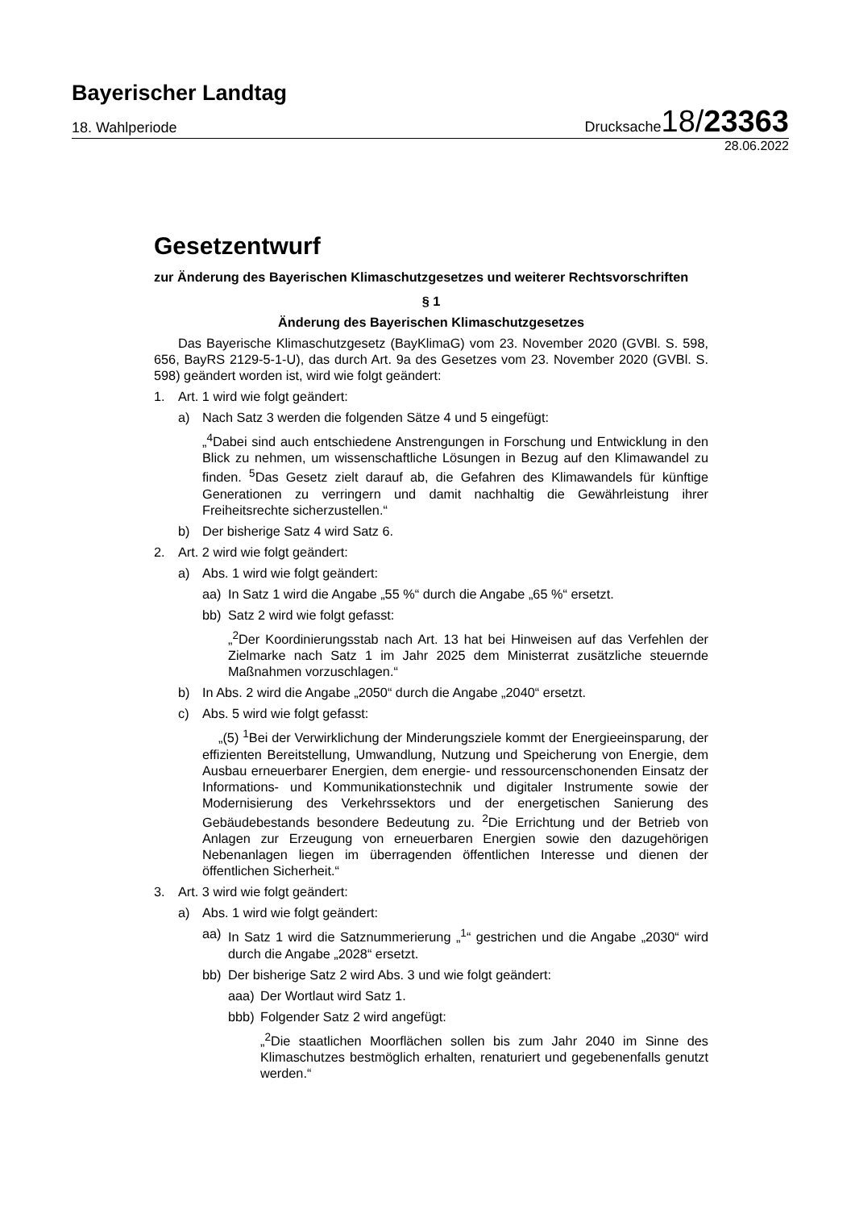Bayerischer Landtag
18. Wahlperiode Drucksache18/23363
28.06.2022
Gesetzentwurf
zur Änderung des Bayerischen Klimaschutzgesetzes und weiterer Rechtsvorschriften
§ 1
Änderung des Bayerischen Klimaschutzgesetzes
Das Bayerische Klimaschutzgesetz (BayKlimaG) vom 23. November 2020 (GVBl. S. 598, 656, BayRS 2129-5-1-U), das durch Art. 9a des Gesetzes vom 23. November 2020 (GVBl. S. 598) geändert worden ist, wird wie folgt geändert:
1. Art. 1 wird wie folgt geändert:
a) Nach Satz 3 werden die folgenden Sätze 4 und 5 eingefügt:
„<sup>4</sup>Dabei sind auch entschiedene Anstrengungen in Forschung und Entwicklung in den Blick zu nehmen, um wissenschaftliche Lösungen in Bezug auf den Klimawandel zu finden. <sup>5</sup>Das Gesetz zielt darauf ab, die Gefahren des Klimawandels für künftige Generationen zu verringern und damit nachhaltig die Gewährleistung ihrer Freiheitsrechte sicherzustellen.“
b) Der bisherige Satz 4 wird Satz 6.
2. Art. 2 wird wie folgt geändert:
a) Abs. 1 wird wie folgt geändert:
aa) In Satz 1 wird die Angabe „55 %“ durch die Angabe „65 %“ ersetzt.
bb) Satz 2 wird wie folgt gefasst:
„<sup>2</sup>Der Koordinierungsstab nach Art. 13 hat bei Hinweisen auf das Verfehlen der Zielmarke nach Satz 1 im Jahr 2025 dem Ministerrat zusätzliche steuernde Maßnahmen vorzuschlagen.“
b) In Abs. 2 wird die Angabe „2050“ durch die Angabe „2040“ ersetzt.
c) Abs. 5 wird wie folgt gefasst:
„(5) <sup>1</sup>Bei der Verwirklichung der Minderungsziele kommt der Energieeinsparung, der effizienten Bereitstellung, Umwandlung, Nutzung und Speicherung von Energie, dem Ausbau erneuerbarer Energien, dem energie- und ressourcenschonenden Einsatz der Informations- und Kommunikationstechnik und digitaler Instrumente sowie der Modernisierung des Verkehrssektors und der energetischen Sanierung des Gebäudebestands besondere Bedeutung zu. <sup>2</sup>Die Errichtung und der Betrieb von Anlagen zur Erzeugung von erneuerbaren Energien sowie den dazugehörigen Nebenanlagen liegen im überragenden öffentlichen Interesse und dienen der öffentlichen Sicherheit.“
3. Art. 3 wird wie folgt geändert:
a) Abs. 1 wird wie folgt geändert:
aa) In Satz 1 wird die Satznummerierung „<sup>1</sup>“ gestrichen und die Angabe „2030“ wird durch die Angabe „2028“ ersetzt.
bb) Der bisherige Satz 2 wird Abs. 3 und wie folgt geändert:
aaa) Der Wortlaut wird Satz 1.
bbb) Folgender Satz 2 wird angefügt:
„<sup>2</sup>Die staatlichen Moorflächen sollen bis zum Jahr 2040 im Sinne des Klimaschutzes bestmöglich erhalten, renaturiert und gegebenenfalls genutzt werden.“